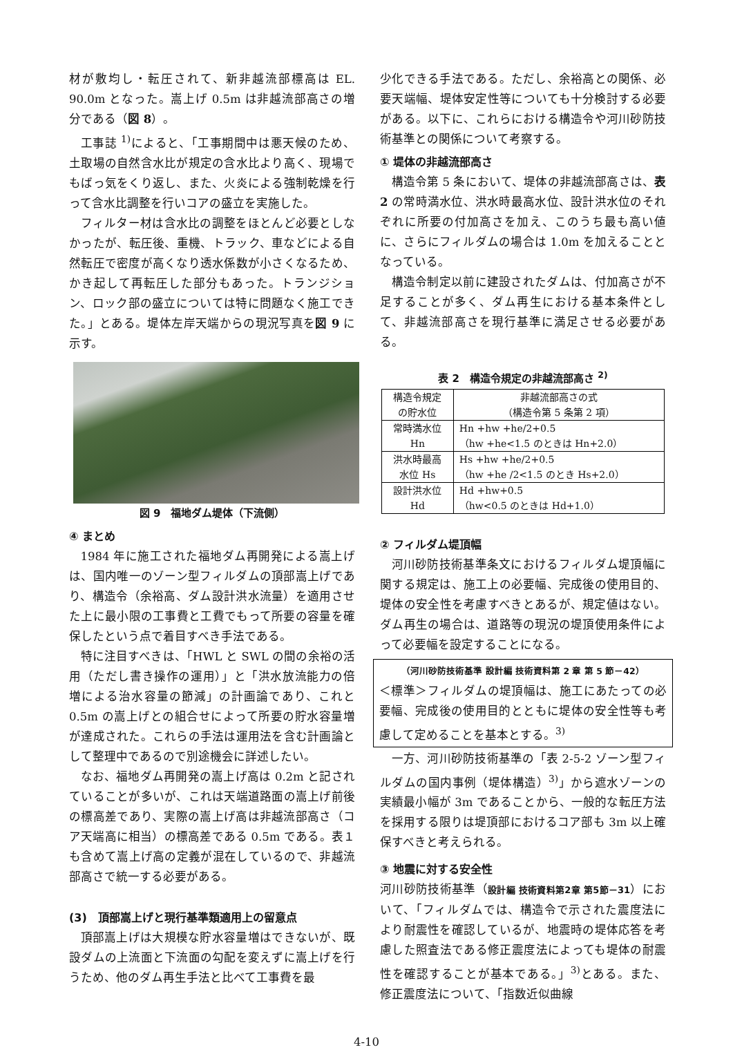材が敷均し・転圧されて、新非越流部標高は EL. 90.0m となった。嵩上げ 0.5m は非越流部高さの増分である（図 8）。
工事誌 <sup>1)</sup>によると、「工事期間中は悪天候のため、土取場の自然含水比が規定の含水比より高く、現場でもばっ気をくり返し、また、火炎による強制乾燥を行って含水比調整を行いコアの盛立を実施した。
フィルター材は含水比の調整をほとんど必要としなかったが、転圧後、重機、トラック、車などによる自然転圧で密度が高くなり透水係数が小さくなるため、かき起して再転圧した部分もあった。トランジション、ロック部の盛立については特に問題なく施工できた。」とある。堤体左岸天端からの現況写真を図 9 に示す。
図 9　福地ダム堤体（下流側）
④ まとめ
1984 年に施工された福地ダム再開発による嵩上げは、国内唯一のゾーン型フィルダムの頂部嵩上げであり、構造令（余裕高、ダム設計洪水流量）を適用させた上に最小限の工事費と工費でもって所要の容量を確保したという点で着目すべき手法である。
特に注目すべきは、「HWL と SWL の間の余裕の活用（ただし書き操作の運用）」と「洪水放流能力の倍増による治水容量の節減」の計画論であり、これと 0.5m の嵩上げとの組合せによって所要の貯水容量増が達成された。これらの手法は運用法を含む計画論として整理中であるので別途機会に詳述したい。
なお、福地ダム再開発の嵩上げ高は 0.2m と記されていることが多いが、これは天端道路面の嵩上げ前後の標高差であり、実際の嵩上げ高は非越流部高さ（コア天端高に相当）の標高差である 0.5m である。表１も含めて嵩上げ高の定義が混在しているので、非越流部高さで統一する必要がある。
(3)　頂部嵩上げと現行基準類適用上の留意点
頂部嵩上げは大規模な貯水容量増はできないが、既設ダムの上流面と下流面の勾配を変えずに嵩上げを行うため、他のダム再生手法と比べて工事費を最
少化できる手法である。ただし、余裕高との関係、必要天端幅、堤体安定性等についても十分検討する必要がある。以下に、これらにおける構造令や河川砂防技術基準との関係について考察する。
① 堤体の非越流部高さ
構造令第 5 条において、堤体の非越流部高さは、表 2 の常時満水位、洪水時最高水位、設計洪水位のそれぞれに所要の付加高さを加え、このうち最も高い値に、さらにフィルダムの場合は 1.0m を加えることとなっている。
構造令制定以前に建設されたダムは、付加高さが不足することが多く、ダム再生における基本条件として、非越流部高さを現行基準に満足させる必要がある。
表 2　構造令規定の非越流部高さ <sup>2)</sup>
| 構造令規定 の貯水位 | 非越流部高さの式 （構造令第 5 条第 2 項） |
| --- | --- |
| 常時満水位 Hn | Hn +hw +he/2+0.5 （hw +he<1.5 のときは Hn+2.0） |
| 洪水時最高 水位 Hs | Hs +hw +he/2+0.5 （hw +he /2<1.5 のとき Hs+2.0） |
| 設計洪水位 Hd | Hd +hw+0.5 （hw<0.5 のときは Hd+1.0） |
② フィルダム堤頂幅
河川砂防技術基準条文におけるフィルダム堤頂幅に関する規定は、施工上の必要幅、完成後の使用目的、堤体の安全性を考慮すべきとあるが、規定値はない。ダム再生の場合は、道路等の現況の堤頂使用条件によって必要幅を設定することになる。
（河川砂防技術基準 設計編 技術資料第 2 章 第 5 節－42）
＜標準＞フィルダムの堤頂幅は、施工にあたっての必要幅、完成後の使用目的とともに堤体の安全性等も考慮して定めることを基本とする。<sup>3)</sup>
一方、河川砂防技術基準の「表 2-5-2 ゾーン型フィルダムの国内事例（堤体構造）<sup>3)</sup>」から遮水ゾーンの実績最小幅が 3m であることから、一般的な転圧方法を採用する限りは堤頂部におけるコア部も 3m 以上確保すべきと考えられる。
③ 地震に対する安全性
河川砂防技術基準（設計編 技術資料第2章 第5節－31）において、「フィルダムでは、構造令で示された震度法により耐震性を確認しているが、地震時の堤体応答を考慮した照査法である修正震度法によっても堤体の耐震性を確認することが基本である。」<sup>3)</sup>とある。また、修正震度法について、「指数近似曲線
4-10